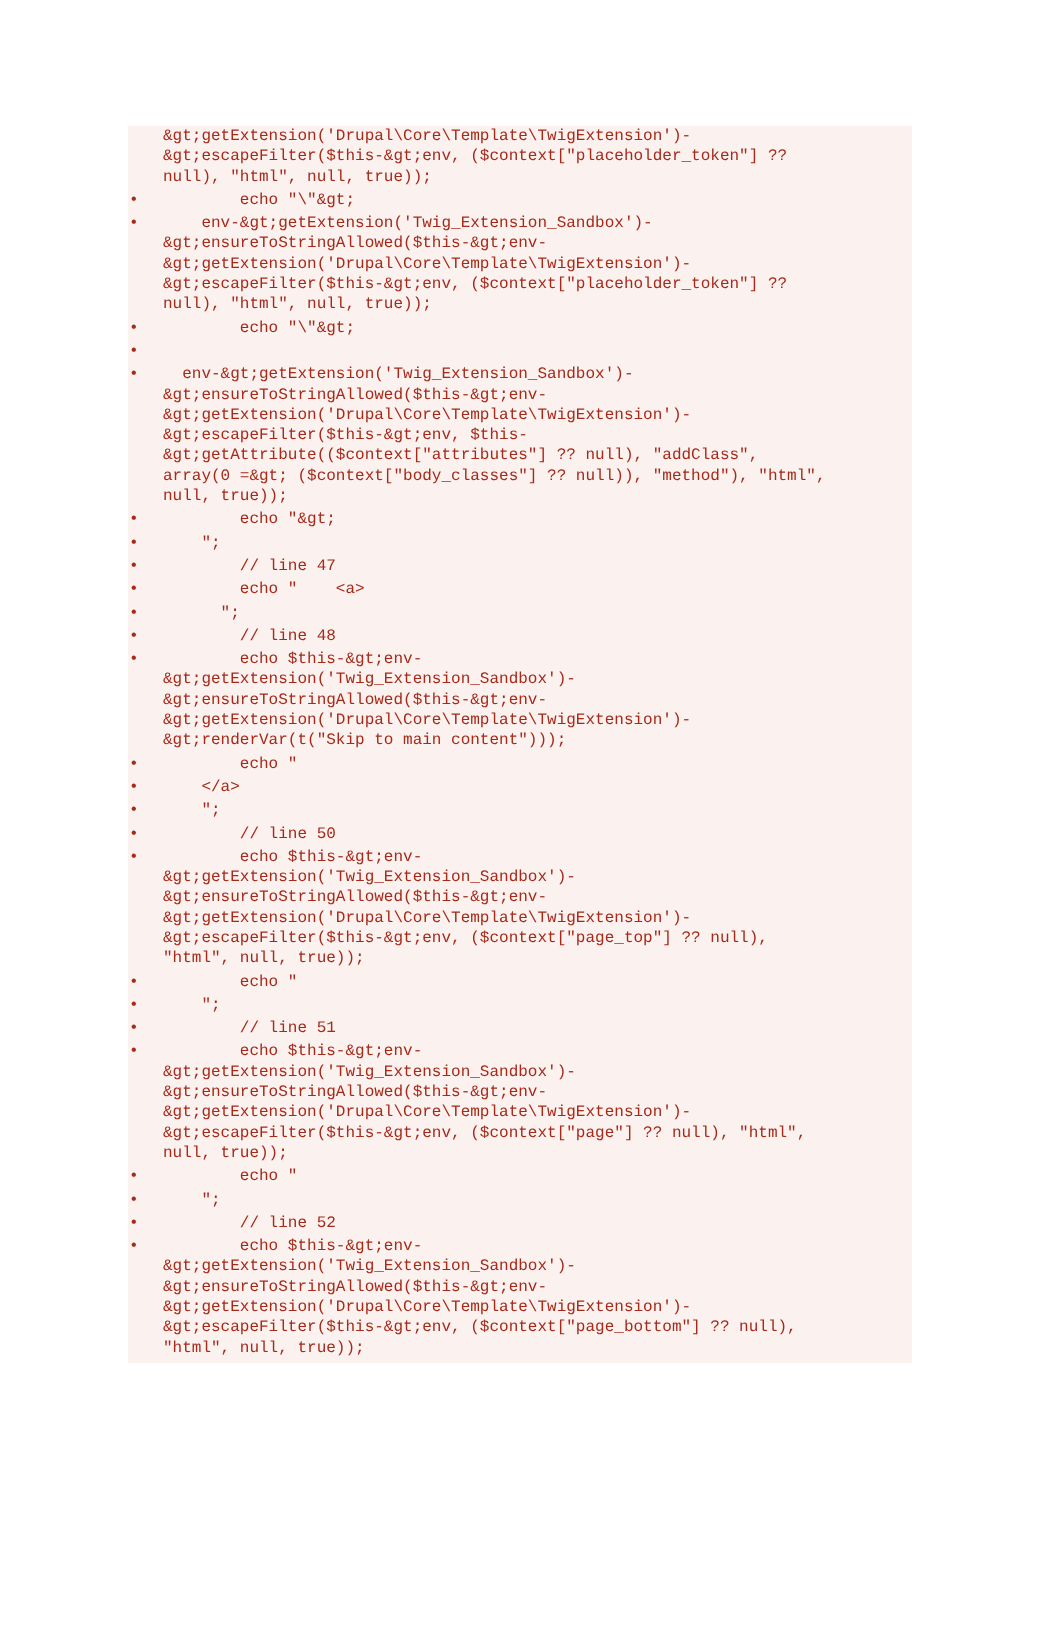&gt;getExtension('Drupal\Core\Template\TwigExtension')- &gt;escapeFilter($this-&gt;env, ($context["placeholder_token"] ?? null), "html", null, true));
echo "\"&gt;
env-&gt;getExtension('Twig_Extension_Sandbox')- &gt;ensureToStringAllowed($this-&gt;env- &gt;getExtension('Drupal\Core\Template\TwigExtension')- &gt;escapeFilter($this-&gt;env, ($context["placeholder_token"] ?? null), "html", null, true));
echo "\"&gt;
env-&gt;getExtension('Twig_Extension_Sandbox')- &gt;ensureToStringAllowed($this-&gt;env- &gt;getExtension('Drupal\Core\Template\TwigExtension')- &gt;escapeFilter($this-&gt;env, $this- &gt;getAttribute(($context["attributes"] ?? null), "addClass", array(0 =&gt; ($context["body_classes"] ?? null)), "method"), "html", null, true));
echo "&gt;
";
// line 47
echo " <a>
";
// line 48
echo $this-&gt;env- &gt;getExtension('Twig_Extension_Sandbox')- &gt;ensureToStringAllowed($this-&gt;env- &gt;getExtension('Drupal\Core\Template\TwigExtension')- &gt;renderVar(t("Skip to main content")));
echo "
</a>
";
// line 50
echo $this-&gt;env- &gt;getExtension('Twig_Extension_Sandbox')- &gt;ensureToStringAllowed($this-&gt;env- &gt;getExtension('Drupal\Core\Template\TwigExtension')- &gt;escapeFilter($this-&gt;env, ($context["page_top"] ?? null), "html", null, true));
echo "
";
// line 51
echo $this-&gt;env- &gt;getExtension('Twig_Extension_Sandbox')- &gt;ensureToStringAllowed($this-&gt;env- &gt;getExtension('Drupal\Core\Template\TwigExtension')- &gt;escapeFilter($this-&gt;env, ($context["page"] ?? null), "html", null, true));
echo "
";
// line 52
echo $this-&gt;env- &gt;getExtension('Twig_Extension_Sandbox')- &gt;ensureToStringAllowed($this-&gt;env- &gt;getExtension('Drupal\Core\Template\TwigExtension')- &gt;escapeFilter($this-&gt;env, ($context["page_bottom"] ?? null), "html", null, true));